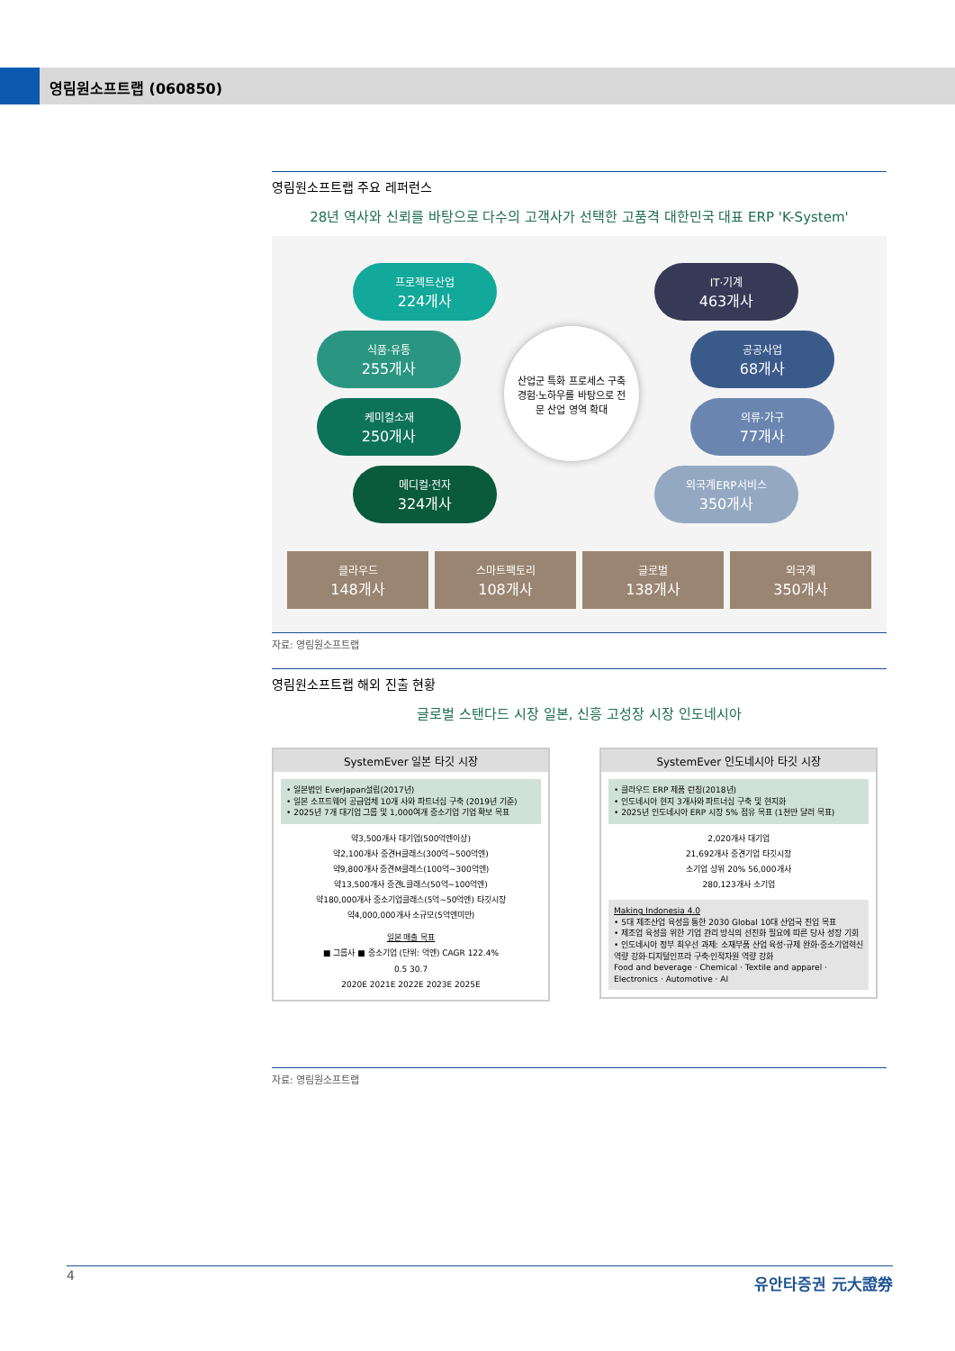영림원소프트랩 (060850)
영림원소프트랩 주요 레퍼런스
28년 역사와 신뢰를 바탕으로 다수의 고객사가 선택한 고품격 대한민국 대표 ERP 'K-System'
프로젝트산업
224개사
식품·유통
255개사
케미컬소재
250개사
메디컬·전자
324개사
산업군 특화 프로세스 구축
경험·노하우를 바탕으로 전
문 산업 영역 확대
IT·기계
463개사
공공사업
68개사
의류·가구
77개사
외국계ERP서비스
350개사
클라우드
148개사
스마트팩토리
108개사
글로벌
138개사
외국계
350개사
자료: 영림원소프트랩
영림원소프트랩 해외 진출 현황
글로벌 스탠다드 시장 일본, 신흥 고성장 시장 인도네시아
SystemEver 일본 타깃 시장
• 일본법인 EverJapan설립(2017년)
• 일본 소프트웨어 공급업체 10개 사와 파트너십 구축 (2019년 기준)
• 2025년 7개 대기업 그룹 및 1,000여개 중소기업 기업 확보 목표
약3,500개사 대기업(500억엔이상)
약2,100개사 중견H클래스(300억~500억엔)
약9,800개사 중견M클래스(100억~300억엔)
약13,500개사 중견L클래스(50억~100억엔)
약180,000개사 중소기업클래스(5억~50억엔) 타깃시장
약4,000,000개사 소규모(5억엔미만)
일본 매출 목표
■ 그룹사 ■ 중소기업 (단위: 억엔) CAGR 122.4%
0.5 30.7
2020E 2021E 2022E 2023E 2025E
SystemEver 인도네시아 타깃 시장
• 클라우드 ERP 제품 런칭(2018년)
• 인도네시아 현지 3개사와 파트너십 구축 및 현지화
• 2025년 인도네시아 ERP 시장 5% 점유 목표 (1천만 달러 목표)
2,020개사 대기업
21,692개사 중견기업 타깃시장
소기업 상위 20% 56,000개사
280,123개사 소기업
Making Indonesia 4.0
• 5대 제조산업 육성을 통한 2030 Global 10대 산업국 진입 목표
• 제조업 육성을 위한 기업 관리 방식의 선진화 필요에 따른 당사 성장 기회
• 인도네시아 정부 최우선 과제: 소재부품 산업 육성·규제 완화·중소기업혁신 역량 강화·디지털인프라 구축·인적자원 역량 강화
Food and beverage · Chemical · Textile and apparel · Electronics · Automotive · AI
자료: 영림원소프트랩
4 유안타증권 元大證券